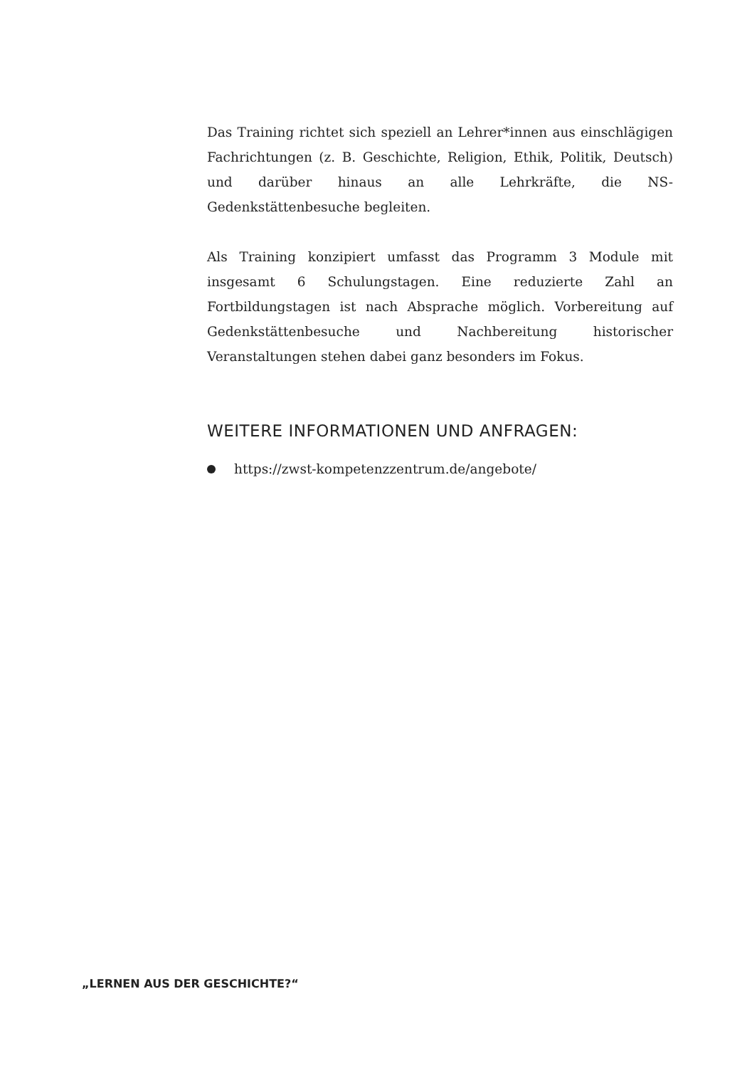Das Training richtet sich speziell an Lehrer*innen aus einschlägigen Fachrichtungen (z. B. Geschichte, Religion, Ethik, Politik, Deutsch) und darüber hinaus an alle Lehrkräfte, die NS-Gedenkstättenbesuche begleiten.
Als Training konzipiert umfasst das Programm 3 Module mit insgesamt 6 Schulungstagen. Eine reduzierte Zahl an Fortbildungstagen ist nach Absprache möglich. Vorbereitung auf Gedenkstättenbesuche und Nachbereitung historischer Veranstaltungen stehen dabei ganz besonders im Fokus.
WEITERE INFORMATIONEN UND ANFRAGEN:
https://zwst-kompetenzzentrum.de/angebote/
„LERNEN AUS DER GESCHICHTE?“